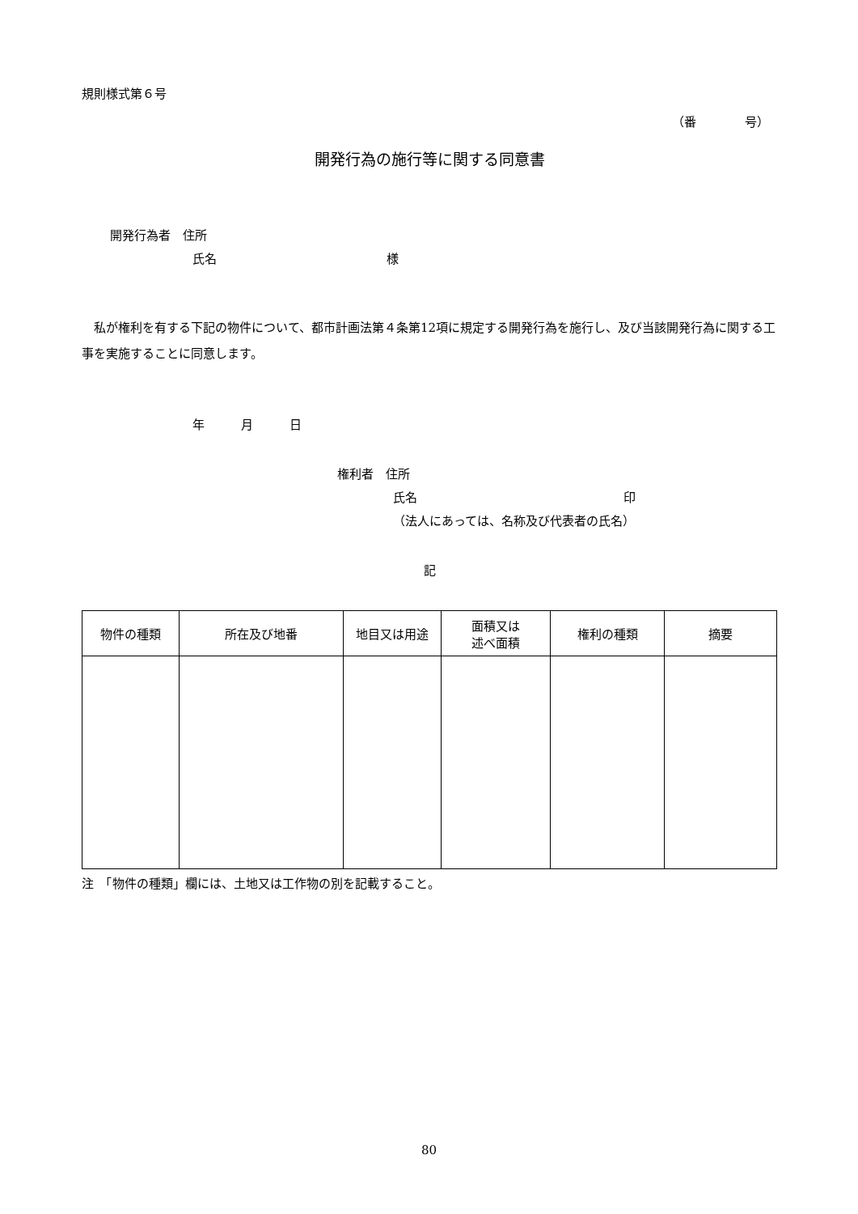規則様式第６号
（番　　　　号）
開発行為の施行等に関する同意書
開発行為者　住所
氏名　　　　　　　　　　　　　　様
　私が権利を有する下記の物件について、都市計画法第４条第12項に規定する開発行為を施行し、及び当該開発行為に関する工事を実施することに同意します。
年　　　月　　　日
権利者　住所
氏名　　　　　　　　　　　　　　　　　印
（法人にあっては、名称及び代表者の氏名）
記
| 物件の種類 | 所在及び地番 | 地目又は用途 | 面積又は 述べ面積 | 権利の種類 | 摘要 |
| --- | --- | --- | --- | --- | --- |
注　「物件の種類」欄には、土地又は工作物の別を記載すること。
80